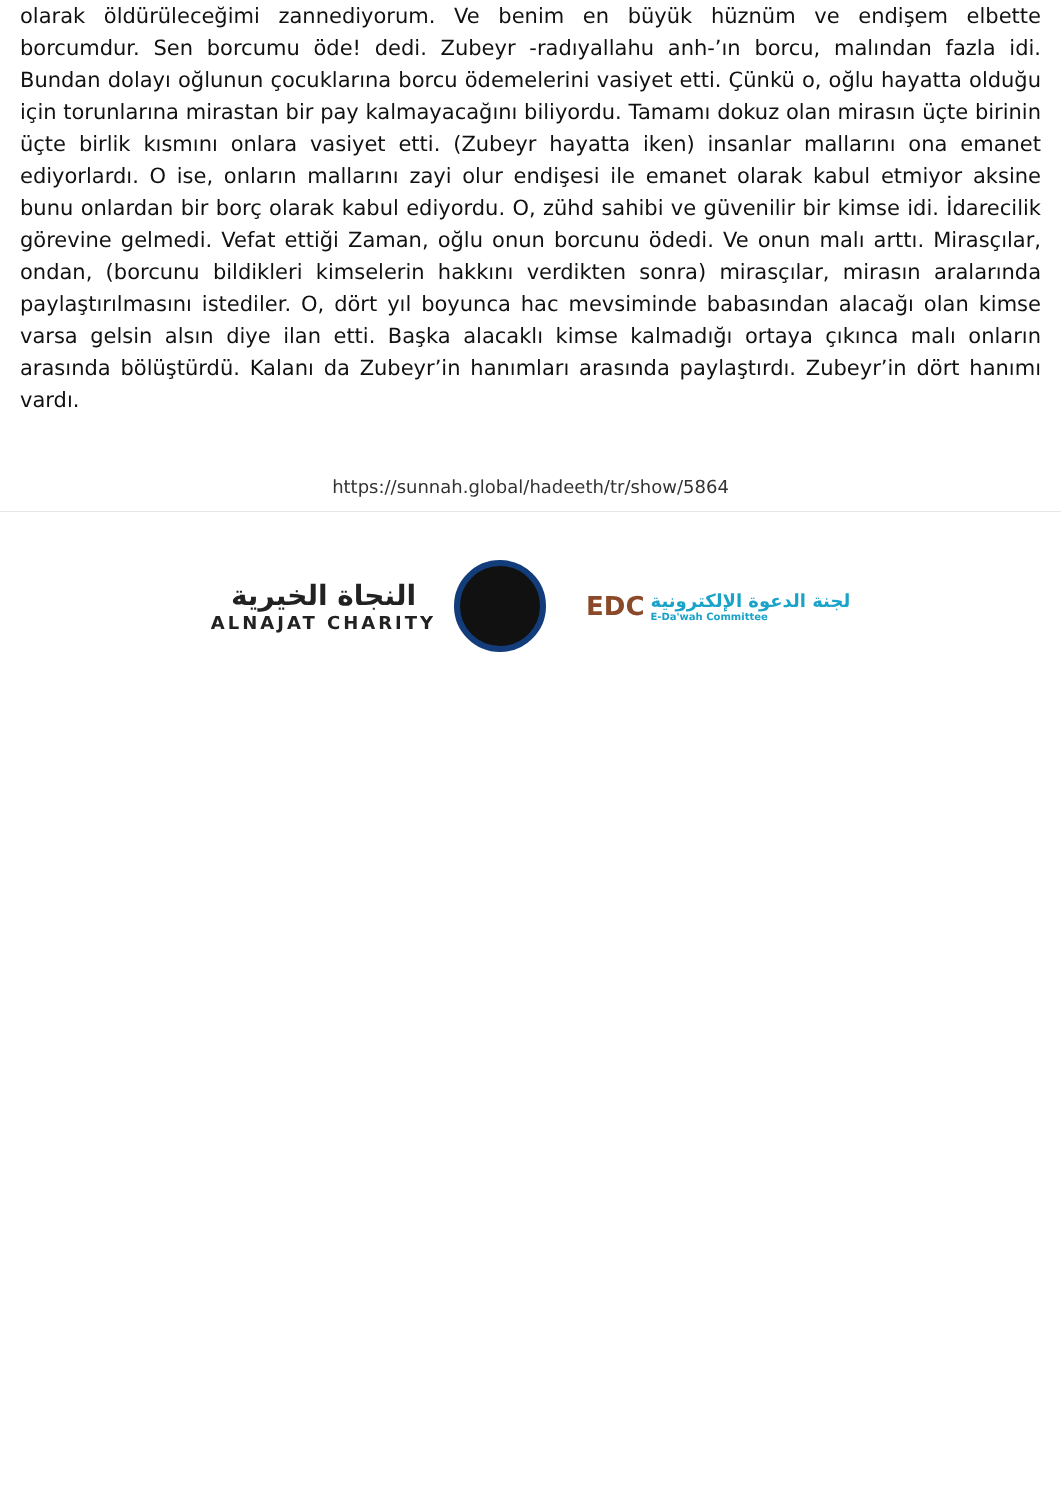olarak öldürüleceğimi zannediyorum. Ve benim en büyük hüznüm ve endişem elbette borcumdur. Sen borcumu öde! dedi. Zubeyr -radıyallahu anh-’ın borcu, malından fazla idi. Bundan dolayı oğlunun çocuklarına borcu ödemelerini vasiyet etti. Çünkü o, oğlu hayatta olduğu için torunlarına mirastan bir pay kalmayacağını biliyordu. Tamamı dokuz olan mirasın üçte birinin üçte birlik kısmını onlara vasiyet etti. (Zubeyr hayatta iken) insanlar mallarını ona emanet ediyorlardı. O ise, onların mallarını zayi olur endişesi ile emanet olarak kabul etmiyor aksine bunu onlardan bir borç olarak kabul ediyordu. O, zühd sahibi ve güvenilir bir kimse idi. İdarecilik görevine gelmedi. Vefat ettiği Zaman, oğlu onun borcunu ödedi. Ve onun malı arttı. Mirasçılar, ondan, (borcunu bildikleri kimselerin hakkını verdikten sonra) mirasçılar, mirasın aralarında paylaştırılmasını istediler. O, dört yıl boyunca hac mevsiminde babasından alacağı olan kimse varsa gelsin alsın diye ilan etti. Başka alacaklı kimse kalmadığı ortaya çıkınca malı onların arasında bölüştürdü. Kalanı da Zubeyr’in hanımları arasında paylaştırdı. Zubeyr’in dört hanımı vardı.
https://sunnah.global/hadeeth/tr/show/5864
النجاة الخيرية
ALNAJAT CHARITY
EDC
لجنة الدعوة الإلكترونية
E-Da'wah Committee